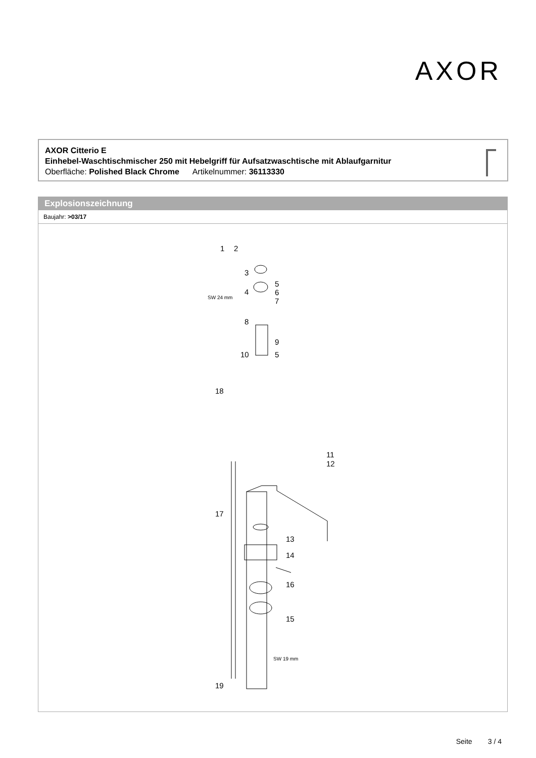AXOR
AXOR Citterio E
Einhebel-Waschtischmischer 250 mit Hebelgriff für Aufsatzwaschtische mit Ablaufgarnitur
Oberfläche: Polished Black Chrome Artikelnummer: 36113330
Explosionszeichnung
Baujahr: >03/17
1 2
3
4
5
6
7 SW 24 mm
8
9
10 5
18
11
12
17
13
14
16
15
SW 19 mm
19
Seite 3 / 4